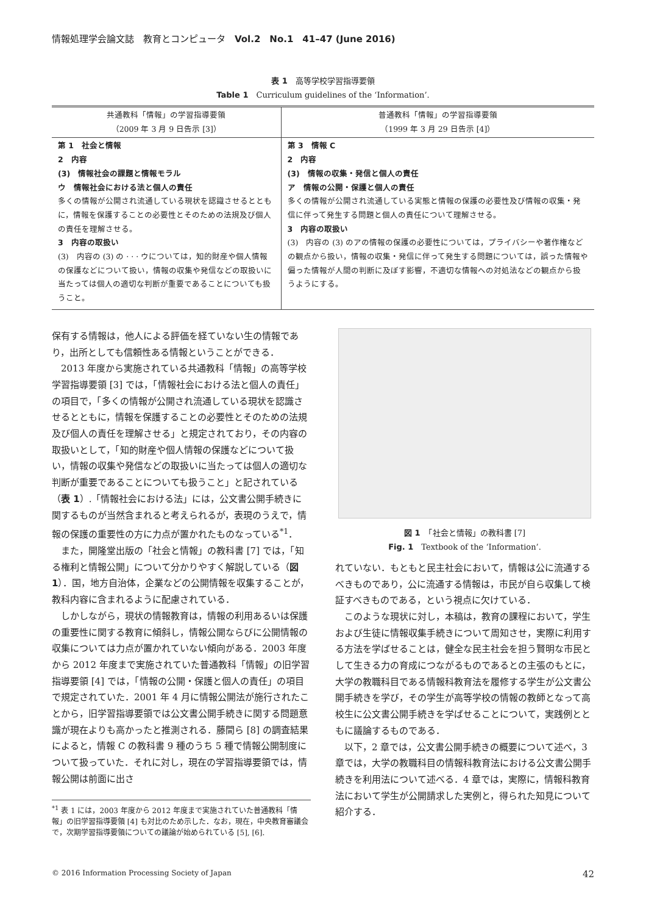情報処理学会論文誌　教育とコンピュータ　Vol.2　No.1　41–47 (June 2016)
表 1　高等学校学習指導要領
Table 1　Curriculum guidelines of the ‘Information’.
| 共通教科「情報」の学習指導要領 （2009 年 3 月 9 日告示 [3]） | 普通教科「情報」の学習指導要領 （1999 年 3 月 29 日告示 [4]） |
| --- | --- |
| 第 1 社会と情報 2 内容 (3) 情報社会の課題と情報モラル ウ 情報社会における法と個人の責任 多くの情報が公開され流通している現状を認識させるとともに，情報を保護することの必要性とそのための法規及び個人の責任を理解させる。 3 内容の取扱い (3) 内容の (3) の · · · ウについては，知的財産や個人情報の保護などについて扱い，情報の収集や発信などの取扱いに当たっては個人の適切な判断が重要であることについても扱うこと。 | 第 3 情報 C 2 内容 (3) 情報の収集・発信と個人の責任 ア 情報の公開・保護と個人の責任 多くの情報が公開され流通している実態と情報の保護の必要性及び情報の収集・発信に伴って発生する問題と個人の責任について理解させる。 3 内容の取扱い (3) 内容の (3) のアの情報の保護の必要性については，プライバシーや著作権などの観点から扱い，情報の収集・発信に伴って発生する問題については，誤った情報や偏った情報が人間の判断に及ぼす影響，不適切な情報への対処法などの観点から扱うようにする。 |
保有する情報は，他人による評価を経ていない生の情報であり，出所としても信頼性ある情報ということができる．
2013 年度から実施されている共通教科「情報」の高等学校学習指導要領 [3] では，「情報社会における法と個人の責任」の項目で，「多くの情報が公開され流通している現状を認識させるとともに，情報を保護することの必要性とそのための法規及び個人の責任を理解させる」と規定されており，その内容の取扱いとして，「知的財産や個人情報の保護などについて扱い，情報の収集や発信などの取扱いに当たっては個人の適切な判断が重要であることについても扱うこと」と記されている（表 1）.「情報社会における法」には，公文書公開手続きに関するものが当然含まれると考えられるが，表現のうえで，情報の保護の重要性の方に力点が置かれたものなっている<sup>*1</sup>．
また，開隆堂出版の「社会と情報」の教科書 [7] では，「知る権利と情報公開」について分かりやすく解説している（図 1）．国，地方自治体，企業などの公開情報を収集することが，教科内容に含まれるように配慮されている．
しかしながら，現状の情報教育は，情報の利用あるいは保護の重要性に関する教育に傾斜し，情報公開ならびに公開情報の収集については力点が置かれていない傾向がある．2003 年度から 2012 年度まで実施されていた普通教科「情報」の旧学習指導要領 [4] では，「情報の公開・保護と個人の責任」の項目で規定されていた．2001 年 4 月に情報公開法が施行されたことから，旧学習指導要領では公文書公開手続きに関する問題意識が現在よりも高かったと推測される．藤間ら [8] の調査結果によると，情報 C の教科書 9 種のうち 5 種で情報公開制度について扱っていた．それに対し，現在の学習指導要領では，情報公開は前面に出さ
<sup>*1</sup> 表 1 には，2003 年度から 2012 年度まで実施されていた普通教科「情報」の旧学習指導要領 [4] も対比のため示した．なお，現在，中央教育審議会で，次期学習指導要領についての議論が始められている [5], [6].
図 1　「社会と情報」の教科書 [7]
Fig. 1　Textbook of the ‘Information’.
れていない．もともと民主社会において，情報は公に流通するべきものであり，公に流通する情報は，市民が自ら収集して検証すべきものである，という視点に欠けている．
このような現状に対し，本稿は，教育の課程において，学生および生徒に情報収集手続きについて周知させ，実際に利用する方法を学ばせることは，健全な民主社会を担う賢明な市民として生きる力の育成につながるものであるとの主張のもとに，大学の教職科目である情報科教育法を履修する学生が公文書公開手続きを学び，その学生が高等学校の情報の教師となって高校生に公文書公開手続きを学ばせることについて，実践例とともに議論するものである．
以下，2 章では，公文書公開手続きの概要について述べ，3 章では，大学の教職科目の情報科教育法における公文書公開手続きを利用法について述べる．4 章では，実際に，情報科教育法において学生が公開請求した実例と，得られた知見について紹介する．
© 2016 Information Processing Society of Japan 42